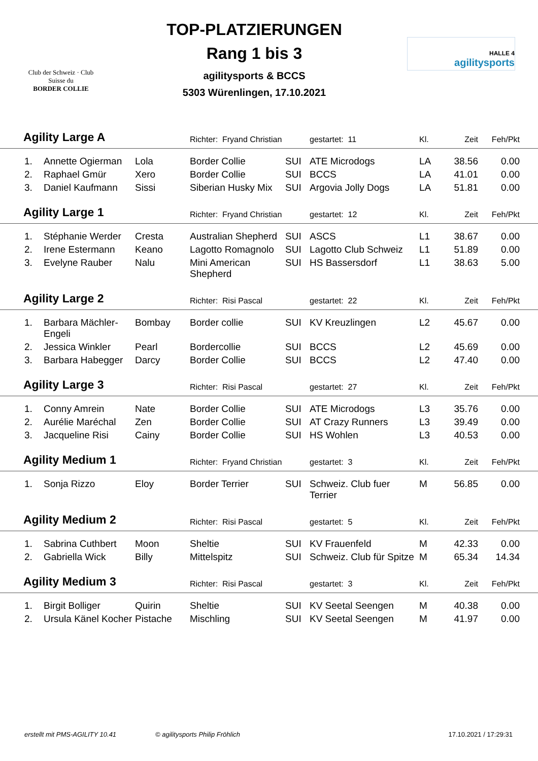Club der Schweiz · Club Suisse du
BORDER COLLIE
TOP-PLATZIERUNGEN
Rang 1 bis 3
agilitysports & BCCS
5303 Würenlingen, 17.10.2021
HALLE 4
agilitysports
| Agility Large A | | | Richter: Fryand Christian | | gestartet: 11 | Kl. | Zeit | Feh/Pkt | |
| 1. | Annette Ogierman | Lola | Border Collie | SUI | ATE Microdogs | LA | 38.56 | 0.00 | |
| 2. | Raphael Gmür | Xero | Border Collie | SUI | BCCS | LA | 41.01 | 0.00 | |
| 3. | Daniel Kaufmann | Sissi | Siberian Husky Mix | SUI | Argovia Jolly Dogs | LA | 51.81 | 0.00 | |
| Agility Large 1 | | | Richter: Fryand Christian | | gestartet: 12 | Kl. | Zeit | Feh/Pkt | |
| 1. | Stéphanie Werder | Cresta | Australian Shepherd | SUI | ASCS | L1 | 38.67 | 0.00 | |
| 2. | Irene Estermann | Keano | Lagotto Romagnolo | SUI | Lagotto Club Schweiz | L1 | 51.89 | 0.00 | |
| 3. | Evelyne Rauber | Nalu | Mini American Shepherd | SUI | HS Bassersdorf | L1 | 38.63 | 5.00 | |
| Agility Large 2 | | | Richter: Risi Pascal | | gestartet: 22 | Kl. | Zeit | Feh/Pkt | |
| 1. | Barbara Mächler-Engeli | Bombay | Border collie | SUI | KV Kreuzlingen | L2 | 45.67 | 0.00 | |
| 2. | Jessica Winkler | Pearl | Bordercollie | SUI | BCCS | L2 | 45.69 | 0.00 | |
| 3. | Barbara Habegger | Darcy | Border Collie | SUI | BCCS | L2 | 47.40 | 0.00 | |
| Agility Large 3 | | | Richter: Risi Pascal | | gestartet: 27 | Kl. | Zeit | Feh/Pkt | |
| 1. | Conny Amrein | Nate | Border Collie | SUI | ATE Microdogs | L3 | 35.76 | 0.00 | |
| 2. | Aurélie Maréchal | Zen | Border Collie | SUI | AT Crazy Runners | L3 | 39.49 | 0.00 | |
| 3. | Jacqueline Risi | Cainy | Border Collie | SUI | HS Wohlen | L3 | 40.53 | 0.00 | |
| Agility Medium 1 | | | Richter: Fryand Christian | | gestartet: 3 | Kl. | Zeit | Feh/Pkt | |
| 1. | Sonja Rizzo | Eloy | Border Terrier | SUI | Schweiz. Club fuer Terrier | M | 56.85 | 0.00 | |
| Agility Medium 2 | | | Richter: Risi Pascal | | gestartet: 5 | Kl. | Zeit | Feh/Pkt | |
| 1. | Sabrina Cuthbert | Moon | Sheltie | SUI | KV Frauenfeld | M | 42.33 | 0.00 | |
| 2. | Gabriella Wick | Billy | Mittelspitz | SUI | Schweiz. Club für Spitze | M | 65.34 | 14.34 | |
| Agility Medium 3 | | | Richter: Risi Pascal | | gestartet: 3 | Kl. | Zeit | Feh/Pkt | |
| 1. | Birgit Bolliger | Quirin | Sheltie | SUI | KV Seetal Seengen | M | 40.38 | 0.00 | |
| 2. | Ursula Känel Kocher | Pistache | Mischling | SUI | KV Seetal Seengen | M | 41.97 | 0.00 | |
erstellt mit PMS-AGILITY 10.41 © agilitysports Philip Fröhlich 17.10.2021 / 17:29:31